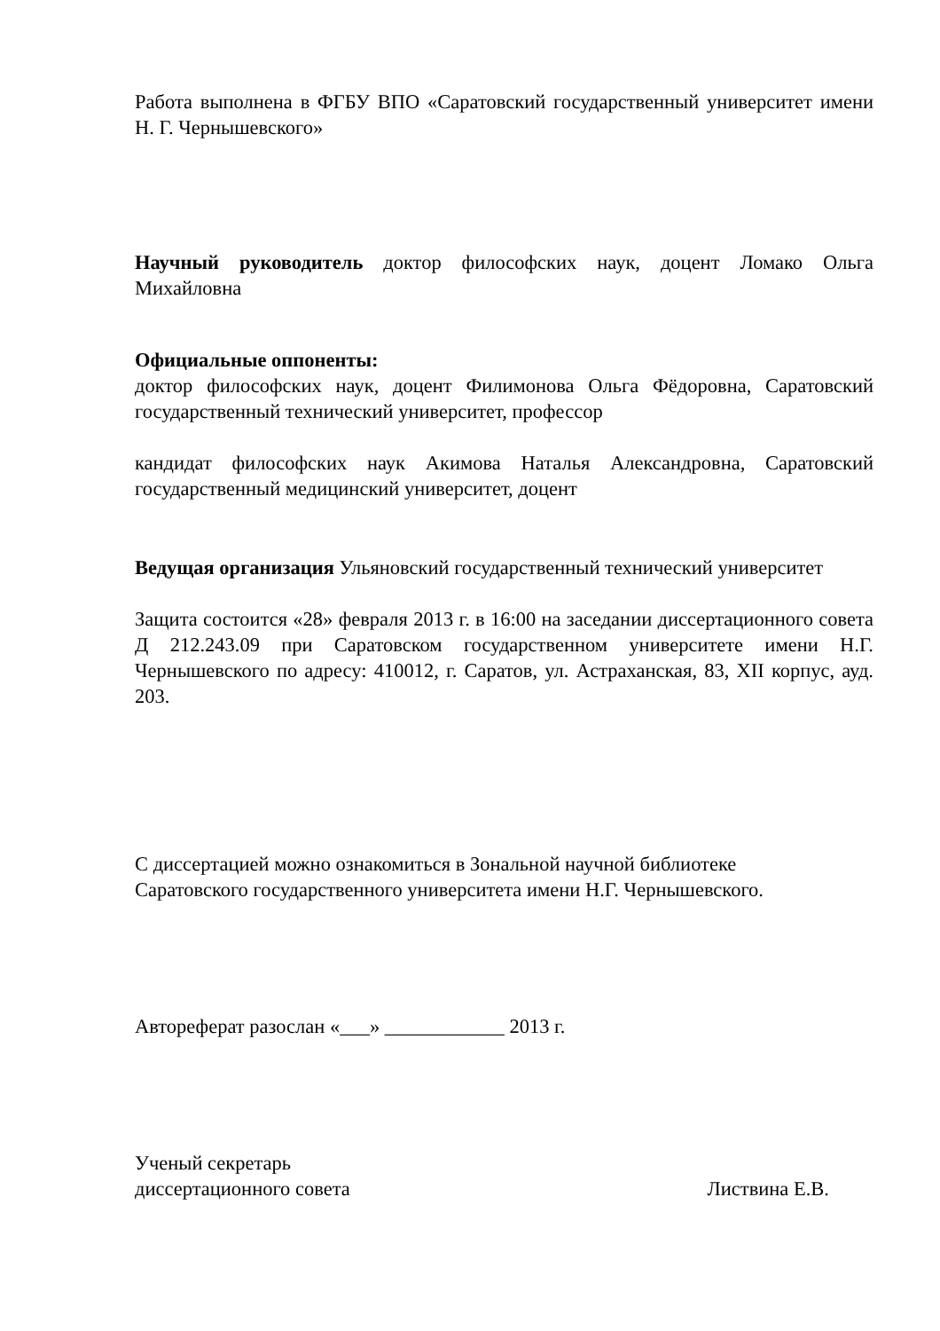Работа выполнена в ФГБУ ВПО «Саратовский государственный университет имени Н. Г. Чернышевского»
Научный руководитель доктор философских наук, доцент Ломако Ольга Михайловна
Официальные оппоненты:
доктор философских наук, доцент Филимонова Ольга Фёдоровна, Саратовский государственный технический университет, профессор
кандидат философских наук Акимова Наталья Александровна, Саратовский государственный медицинский университет, доцент
Ведущая организация Ульяновский государственный технический университет
Защита состоится «28» февраля 2013 г. в 16:00 на заседании диссертационного совета Д 212.243.09 при Саратовском государственном университете имени Н.Г. Чернышевского по адресу: 410012, г. Саратов, ул. Астраханская, 83, XII корпус, ауд. 203.
С диссертацией можно ознакомиться в Зональной научной библиотеке
Саратовского государственного университета имени Н.Г. Чернышевского.
Автореферат разослан «___» ____________ 2013 г.
Ученый секретарь
диссертационного совета Листвина Е.В.